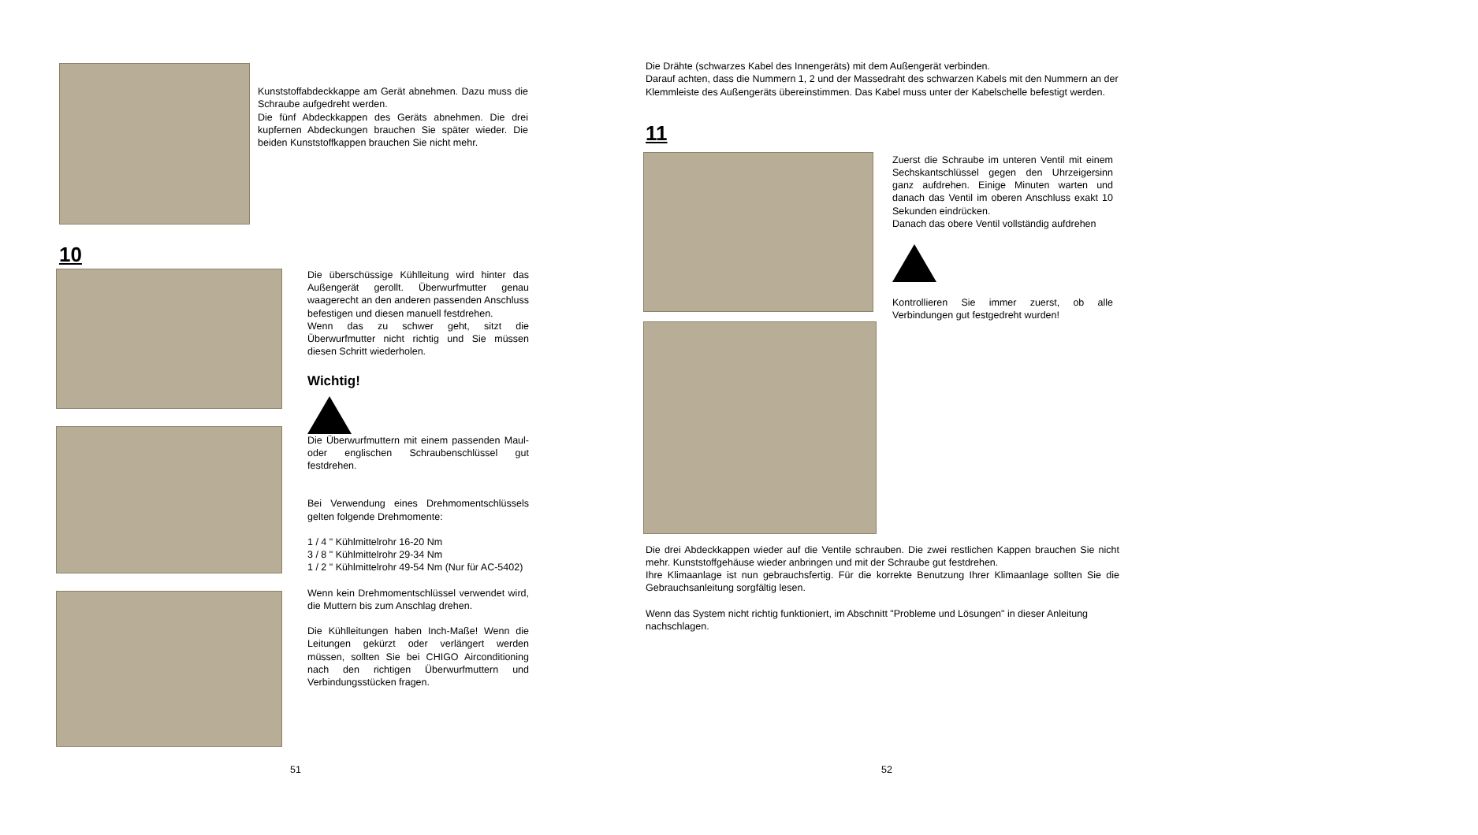Kunststoffabdeckkappe am Gerät abnehmen. Dazu muss die Schraube aufgedreht werden.
Die fünf Abdeckkappen des Geräts abnehmen. Die drei kupfernen Abdeckungen brauchen Sie später wieder. Die beiden Kunststoffkappen brauchen Sie nicht mehr.
10
Die überschüssige Kühlleitung wird hinter das Außengerät gerollt. Überwurfmutter genau waagerecht an den anderen passenden Anschluss befestigen und diesen manuell festdrehen.
Wenn das zu schwer geht, sitzt die Überwurfmutter nicht richtig und Sie müssen diesen Schritt wiederholen.
Wichtig!
Die Überwurfmuttern mit einem passenden Maul- oder englischen Schraubenschlüssel gut festdrehen.
Bei Verwendung eines Drehmomentschlüssels gelten folgende Drehmomente:
1 / 4 " Kühlmittelrohr 16-20 Nm
3 / 8 " Kühlmittelrohr 29-34 Nm
1 / 2 " Kühlmittelrohr 49-54 Nm (Nur für AC-5402)
Wenn kein Drehmomentschlüssel verwendet wird, die Muttern bis zum Anschlag drehen.
Die Kühlleitungen haben Inch-Maße! Wenn die Leitungen gekürzt oder verlängert werden müssen, sollten Sie bei CHIGO Airconditioning nach den richtigen Überwurfmuttern und Verbindungsstücken fragen.
51
Die Drähte (schwarzes Kabel des Innengeräts) mit dem Außengerät verbinden.
Darauf achten, dass die Nummern 1, 2 und der Massedraht des schwarzen Kabels mit den Nummern an der Klemmleiste des Außengeräts übereinstimmen. Das Kabel muss unter der Kabelschelle befestigt werden.
11
Zuerst die Schraube im unteren Ventil mit einem Sechskantschlüssel gegen den Uhrzeigersinn ganz aufdrehen. Einige Minuten warten und danach das Ventil im oberen Anschluss exakt 10 Sekunden eindrücken.
Danach das obere Ventil vollständig aufdrehen
Kontrollieren Sie immer zuerst, ob alle Verbindungen gut festgedreht wurden!
Die drei Abdeckkappen wieder auf die Ventile schrauben. Die zwei restlichen Kappen brauchen Sie nicht mehr. Kunststoffgehäuse wieder anbringen und mit der Schraube gut festdrehen.
Ihre Klimaanlage ist nun gebrauchsfertig. Für die korrekte Benutzung Ihrer Klimaanlage sollten Sie die Gebrauchsanleitung sorgfältig lesen.
Wenn das System nicht richtig funktioniert, im Abschnitt "Probleme und Lösungen" in dieser Anleitung nachschlagen.
52